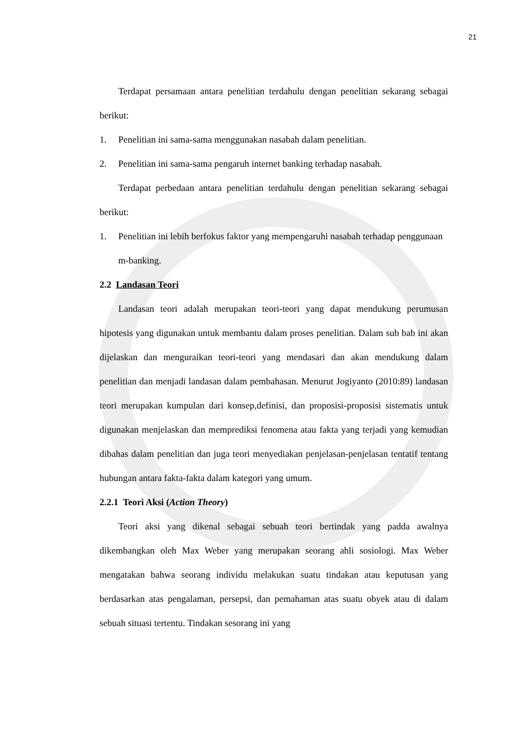21
Terdapat persamaan antara penelitian terdahulu dengan penelitian sekarang sebagai berikut:
1. Penelitian ini sama-sama menggunakan nasabah dalam penelitian.
2. Penelitian ini sama-sama pengaruh internet banking terhadap nasabah.
Terdapat perbedaan antara penelitian terdahulu dengan penelitian sekarang sebagai berikut:
1. Penelitian ini lebih berfokus faktor yang mempengaruhi nasabah terhadap penggunaan m-banking.
2.2 Landasan Teori
Landasan teori adalah merupakan teori-teori yang dapat mendukung perumusan hipotesis yang digunakan untuk membantu dalam proses penelitian. Dalam sub bab ini akan dijelaskan dan menguraikan teori-teori yang mendasari dan akan mendukung dalam penelitian dan menjadi landasan dalam pembahasan. Menurut Jogiyanto (2010:89) landasan teori merupakan kumpulan dari konsep,definisi, dan proposisi-proposisi sistematis untuk digunakan menjelaskan dan memprediksi fenomena atau fakta yang terjadi yang kemudian dibahas dalam penelitian dan juga teori menyediakan penjelasan-penjelasan tentatif tentang hubungan antara fakta-fakta dalam kategori yang umum.
2.2.1 Teori Aksi (Action Theory)
Teori aksi yang dikenal sebagai sebuah teori bertindak yang padda awalnya dikembangkan oleh Max Weber yang merupakan seorang ahli sosiologi. Max Weber mengatakan bahwa seorang individu melakukan suatu tindakan atau keputusan yang berdasarkan atas pengalaman, persepsi, dan pemahaman atas suatu obyek atau di dalam sebuah situasi tertentu. Tindakan sesorang ini yang